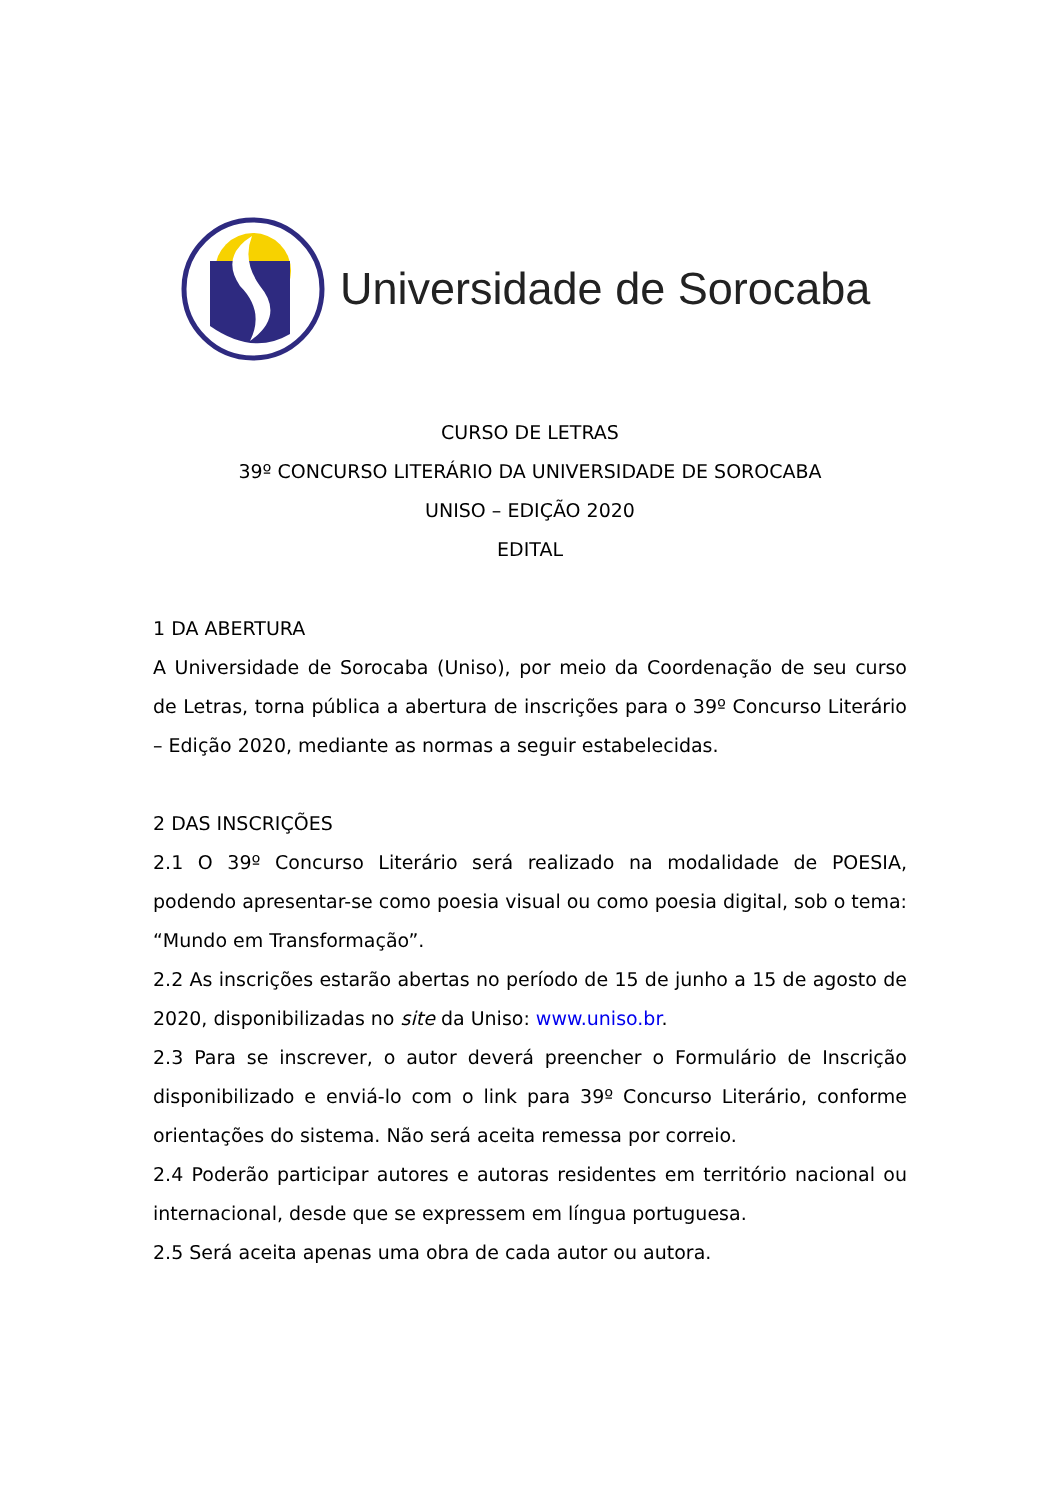Universidade de Sorocaba
CURSO DE LETRAS
39º CONCURSO LITERÁRIO DA UNIVERSIDADE DE SOROCABA
UNISO – EDIÇÃO 2020
EDITAL
1 DA ABERTURA
A Universidade de Sorocaba (Uniso), por meio da Coordenação de seu curso de Letras, torna pública a abertura de inscrições para o 39º Concurso Literário – Edição 2020, mediante as normas a seguir estabelecidas.
2 DAS INSCRIÇÕES
2.1 O 39º Concurso Literário será realizado na modalidade de POESIA, podendo apresentar-se como poesia visual ou como poesia digital, sob o tema: “Mundo em Transformação”.
2.2 As inscrições estarão abertas no período de 15 de junho a 15 de agosto de 2020, disponibilizadas no site da Uniso: www.uniso.br.
2.3 Para se inscrever, o autor deverá preencher o Formulário de Inscrição disponibilizado e enviá-lo com o link para 39º Concurso Literário, conforme orientações do sistema. Não será aceita remessa por correio.
2.4 Poderão participar autores e autoras residentes em território nacional ou internacional, desde que se expressem em língua portuguesa.
2.5 Será aceita apenas uma obra de cada autor ou autora.